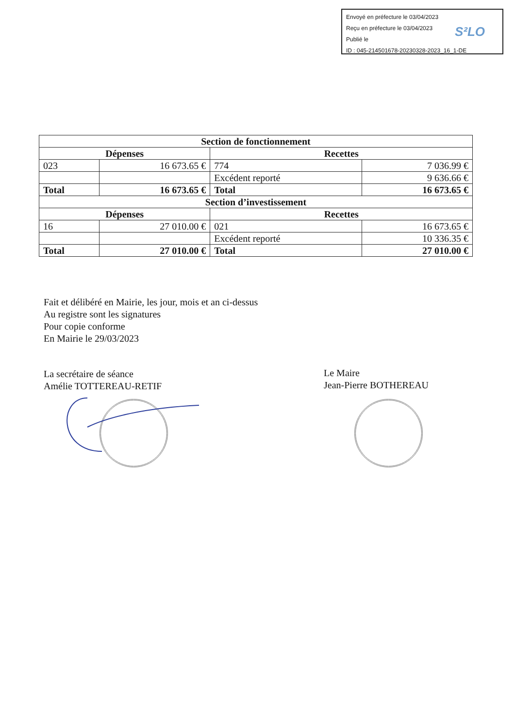Envoyé en préfecture le 03/04/2023
Reçu en préfecture le 03/04/2023
Publié le
ID : 045-214501678-20230328-2023_16_1-DE
S²LO
| Section de fonctionnement | | | |
| --- | --- | --- | --- |
| Dépenses | | Recettes | |
| 023 | 16 673.65 € | 774 | 7 036.99 € |
| | | Excédent reporté | 9 636.66 € |
| Total | 16 673.65 € | Total | 16 673.65 € |
| Section d’investissement | | | |
| Dépenses | | Recettes | |
| 16 | 27 010.00 € | 021 | 16 673.65 € |
| | | Excédent reporté | 10 336.35 € |
| Total | 27 010.00 € | Total | 27 010.00 € |
Fait et délibéré en Mairie, les jour, mois et an ci-dessus
Au registre sont les signatures
Pour copie conforme
En Mairie le 29/03/2023
La secrétaire de séance
Amélie TOTTEREAU-RETIF
Le Maire
Jean-Pierre BOTHEREAU